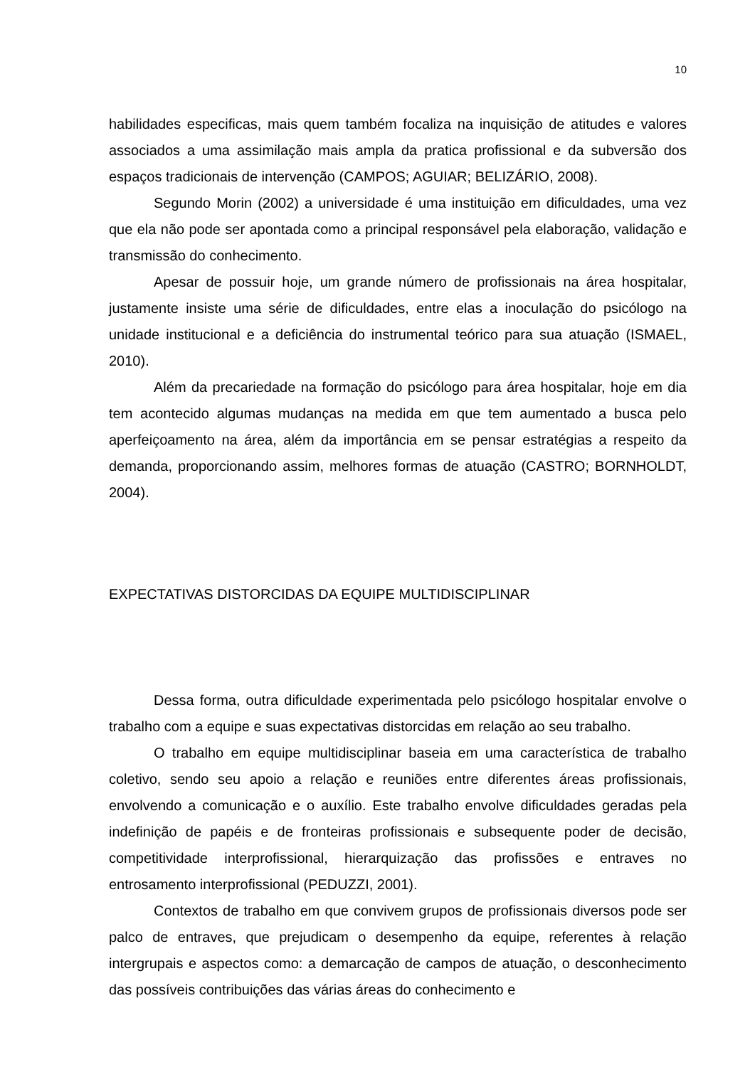10
habilidades especificas, mais quem também focaliza na inquisição de atitudes e valores associados a uma assimilação mais ampla da pratica profissional e da subversão dos espaços tradicionais de intervenção (CAMPOS; AGUIAR; BELIZÁRIO, 2008).
Segundo Morin (2002) a universidade é uma instituição em dificuldades, uma vez que ela não pode ser apontada como a principal responsável pela elaboração, validação e transmissão do conhecimento.
Apesar de possuir hoje, um grande número de profissionais na área hospitalar, justamente insiste uma série de dificuldades, entre elas a inoculação do psicólogo na unidade institucional e a deficiência do instrumental teórico para sua atuação (ISMAEL, 2010).
Além da precariedade na formação do psicólogo para área hospitalar, hoje em dia tem acontecido algumas mudanças na medida em que tem aumentado a busca pelo aperfeiçoamento na área, além da importância em se pensar estratégias a respeito da demanda, proporcionando assim, melhores formas de atuação (CASTRO; BORNHOLDT, 2004).
EXPECTATIVAS DISTORCIDAS DA EQUIPE MULTIDISCIPLINAR
Dessa forma, outra dificuldade experimentada pelo psicólogo hospitalar envolve o trabalho com a equipe e suas expectativas distorcidas em relação ao seu trabalho.
O trabalho em equipe multidisciplinar baseia em uma característica de trabalho coletivo, sendo seu apoio a relação e reuniões entre diferentes áreas profissionais, envolvendo a comunicação e o auxílio. Este trabalho envolve dificuldades geradas pela indefinição de papéis e de fronteiras profissionais e subsequente poder de decisão, competitividade interprofissional, hierarquização das profissões e entraves no entrosamento interprofissional (PEDUZZI, 2001).
Contextos de trabalho em que convivem grupos de profissionais diversos pode ser palco de entraves, que prejudicam o desempenho da equipe, referentes à relação intergrupais e aspectos como: a demarcação de campos de atuação, o desconhecimento das possíveis contribuições das várias áreas do conhecimento e